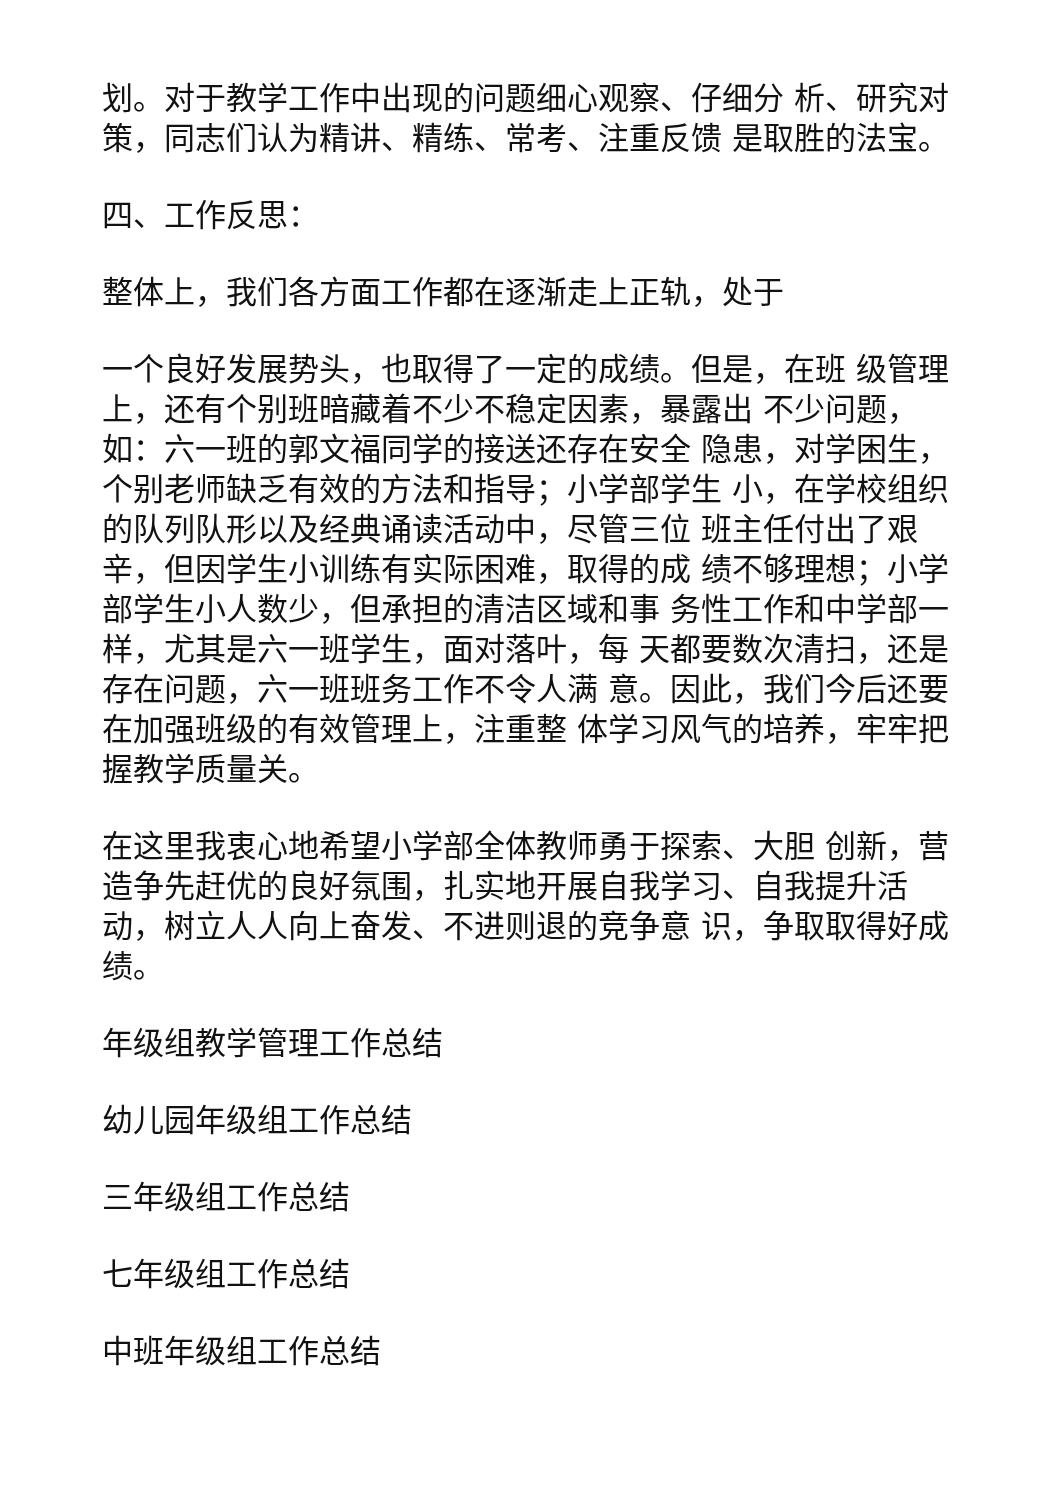划。对于教学工作中出现的问题细心观察、仔细分 析、研究对策，同志们认为精讲、精练、常考、注重反馈 是取胜的法宝。
四、工作反思：
整体上，我们各方面工作都在逐渐走上正轨，处于
一个良好发展势头，也取得了一定的成绩。但是，在班 级管理上，还有个别班暗藏着不少不稳定因素，暴露出 不少问题，如：六一班的郭文福同学的接送还存在安全 隐患，对学困生，个别老师缺乏有效的方法和指导；小学部学生 小，在学校组织的队列队形以及经典诵读活动中，尽管三位 班主任付出了艰辛，但因学生小训练有实际困难，取得的成 绩不够理想；小学部学生小人数少，但承担的清洁区域和事 务性工作和中学部一样，尤其是六一班学生，面对落叶，每 天都要数次清扫，还是存在问题，六一班班务工作不令人满 意。因此，我们今后还要在加强班级的有效管理上，注重整 体学习风气的培养，牢牢把握教学质量关。
在这里我衷心地希望小学部全体教师勇于探索、大胆 创新，营造争先赶优的良好氛围，扎实地开展自我学习、自我提升活动，树立人人向上奋发、不进则退的竞争意 识，争取取得好成绩。
年级组教学管理工作总结
幼儿园年级组工作总结
三年级组工作总结
七年级组工作总结
中班年级组工作总结